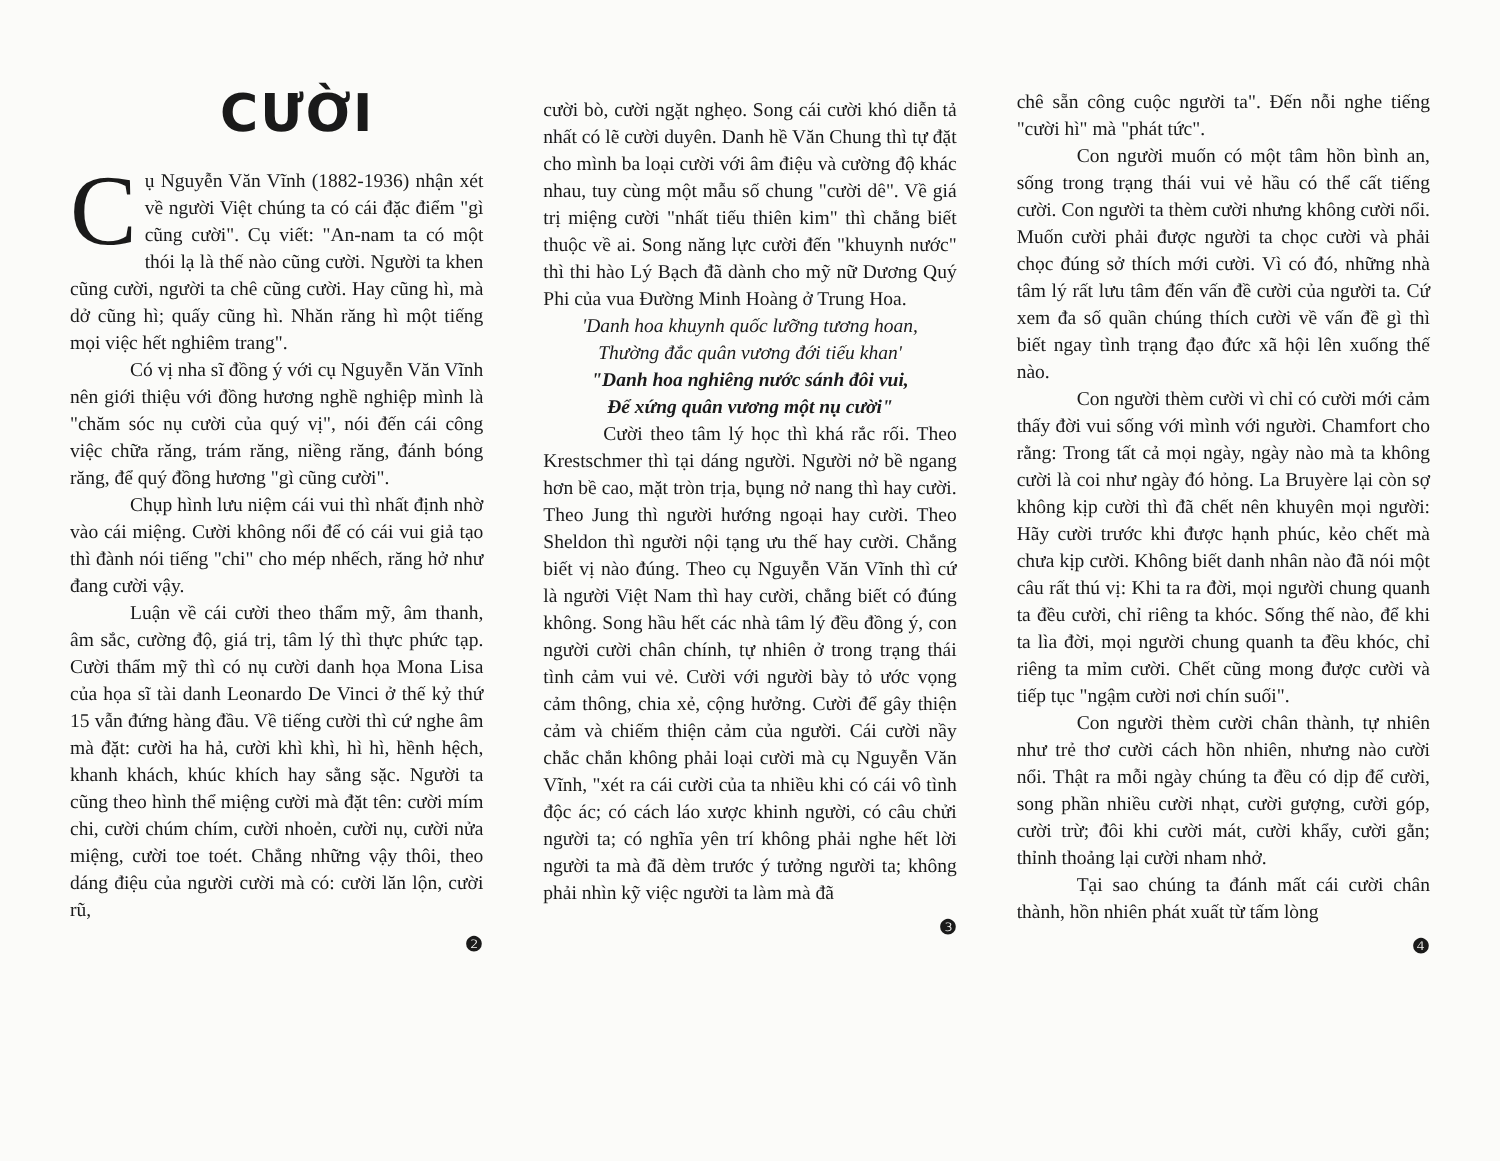CƯỜI
Cụ Nguyễn Văn Vĩnh (1882-1936) nhận xét về người Việt chúng ta có cái đặc điểm "gì cũng cười". Cụ viết: "An-nam ta có một thói lạ là thế nào cũng cười. Người ta khen cũng cười, người ta chê cũng cười. Hay cũng hì, mà dở cũng hì; quấy cũng hì. Nhăn răng hì một tiếng mọi việc hết nghiêm trang".
Có vị nha sĩ đồng ý với cụ Nguyễn Văn Vĩnh nên giới thiệu với đồng hương nghề nghiệp mình là "chăm sóc nụ cười của quý vị", nói đến cái công việc chữa răng, trám răng, niềng răng, đánh bóng răng, để quý đồng hương "gì cũng cười".
Chụp hình lưu niệm cái vui thì nhất định nhờ vào cái miệng. Cười không nổi để có cái vui giả tạo thì đành nói tiếng "chi" cho mép nhếch, răng hở như đang cười vậy.
Luận về cái cười theo thẩm mỹ, âm thanh, âm sắc, cường độ, giá trị, tâm lý thì thực phức tạp. Cười thẩm mỹ thì có nụ cười danh họa Mona Lisa của họa sĩ tài danh Leonardo De Vinci ở thế kỷ thứ 15 vẫn đứng hàng đầu. Về tiếng cười thì cứ nghe âm mà đặt: cười ha hả, cười khì khì, hì hì, hềnh hệch, khanh khách, khúc khích hay sằng sặc. Người ta cũng theo hình thể miệng cười mà đặt tên: cười mím chi, cười chúm chím, cười nhoẻn, cười nụ, cười nửa miệng, cười toe toét. Chẳng những vậy thôi, theo dáng điệu của người cười mà có: cười lăn lộn, cười rũ,
❷
cười bò, cười ngặt nghẹo. Song cái cười khó diễn tả nhất có lẽ cười duyên. Danh hề Văn Chung thì tự đặt cho mình ba loại cười với âm điệu và cường độ khác nhau, tuy cùng một mẫu số chung "cười dê". Về giá trị miệng cười "nhất tiếu thiên kim" thì chẳng biết thuộc về ai. Song năng lực cười đến "khuynh nước" thì thi hào Lý Bạch đã dành cho mỹ nữ Dương Quý Phi của vua Đường Minh Hoàng ở Trung Hoa.
'Danh hoa khuynh quốc lưỡng tương hoan,
Thường đắc quân vương đới tiếu khan'
"Danh hoa nghiêng nước sánh đôi vui,
Để xứng quân vương một nụ cười"
Cười theo tâm lý học thì khá rắc rối. Theo Krestschmer thì tại dáng người. Người nở bề ngang hơn bề cao, mặt tròn trịa, bụng nở nang thì hay cười. Theo Jung thì người hướng ngoại hay cười. Theo Sheldon thì người nội tạng ưu thế hay cười. Chẳng biết vị nào đúng. Theo cụ Nguyễn Văn Vĩnh thì cứ là người Việt Nam thì hay cười, chẳng biết có đúng không. Song hầu hết các nhà tâm lý đều đồng ý, con người cười chân chính, tự nhiên ở trong trạng thái tình cảm vui vẻ. Cười với người bày tỏ ước vọng cảm thông, chia xẻ, cộng hưởng. Cười để gây thiện cảm và chiếm thiện cảm của người. Cái cười nầy chắc chắn không phải loại cười mà cụ Nguyễn Văn Vĩnh, "xét ra cái cười của ta nhiều khi có cái vô tình độc ác; có cách láo xược khinh người, có câu chửi người ta; có nghĩa yên trí không phải nghe hết lời người ta mà đã dèm trước ý tưởng người ta; không phải nhìn kỹ việc người ta làm mà đã
❸
chê sẵn công cuộc người ta". Đến nỗi nghe tiếng "cười hì" mà "phát tức".
Con người muốn có một tâm hồn bình an, sống trong trạng thái vui vẻ hầu có thể cất tiếng cười. Con người ta thèm cười nhưng không cười nổi. Muốn cười phải được người ta chọc cười và phải chọc đúng sở thích mới cười. Vì có đó, những nhà tâm lý rất lưu tâm đến vấn đề cười của người ta. Cứ xem đa số quần chúng thích cười về vấn đề gì thì biết ngay tình trạng đạo đức xã hội lên xuống thế nào.
Con người thèm cười vì chỉ có cười mới cảm thấy đời vui sống với mình với người. Chamfort cho rằng: Trong tất cả mọi ngày, ngày nào mà ta không cười là coi như ngày đó hỏng. La Bruyère lại còn sợ không kịp cười thì đã chết nên khuyên mọi người: Hãy cười trước khi được hạnh phúc, kẻo chết mà chưa kịp cười. Không biết danh nhân nào đã nói một câu rất thú vị: Khi ta ra đời, mọi người chung quanh ta đều cười, chỉ riêng ta khóc. Sống thế nào, để khi ta lìa đời, mọi người chung quanh ta đều khóc, chỉ riêng ta mỉm cười. Chết cũng mong được cười và tiếp tục "ngậm cười nơi chín suối".
Con người thèm cười chân thành, tự nhiên như trẻ thơ cười cách hồn nhiên, nhưng nào cười nổi. Thật ra mỗi ngày chúng ta đều có dịp để cười, song phần nhiều cười nhạt, cười gượng, cười góp, cười trừ; đôi khi cười mát, cười khẩy, cười gằn; thỉnh thoảng lại cười nham nhở.
Tại sao chúng ta đánh mất cái cười chân thành, hồn nhiên phát xuất từ tấm lòng
❹